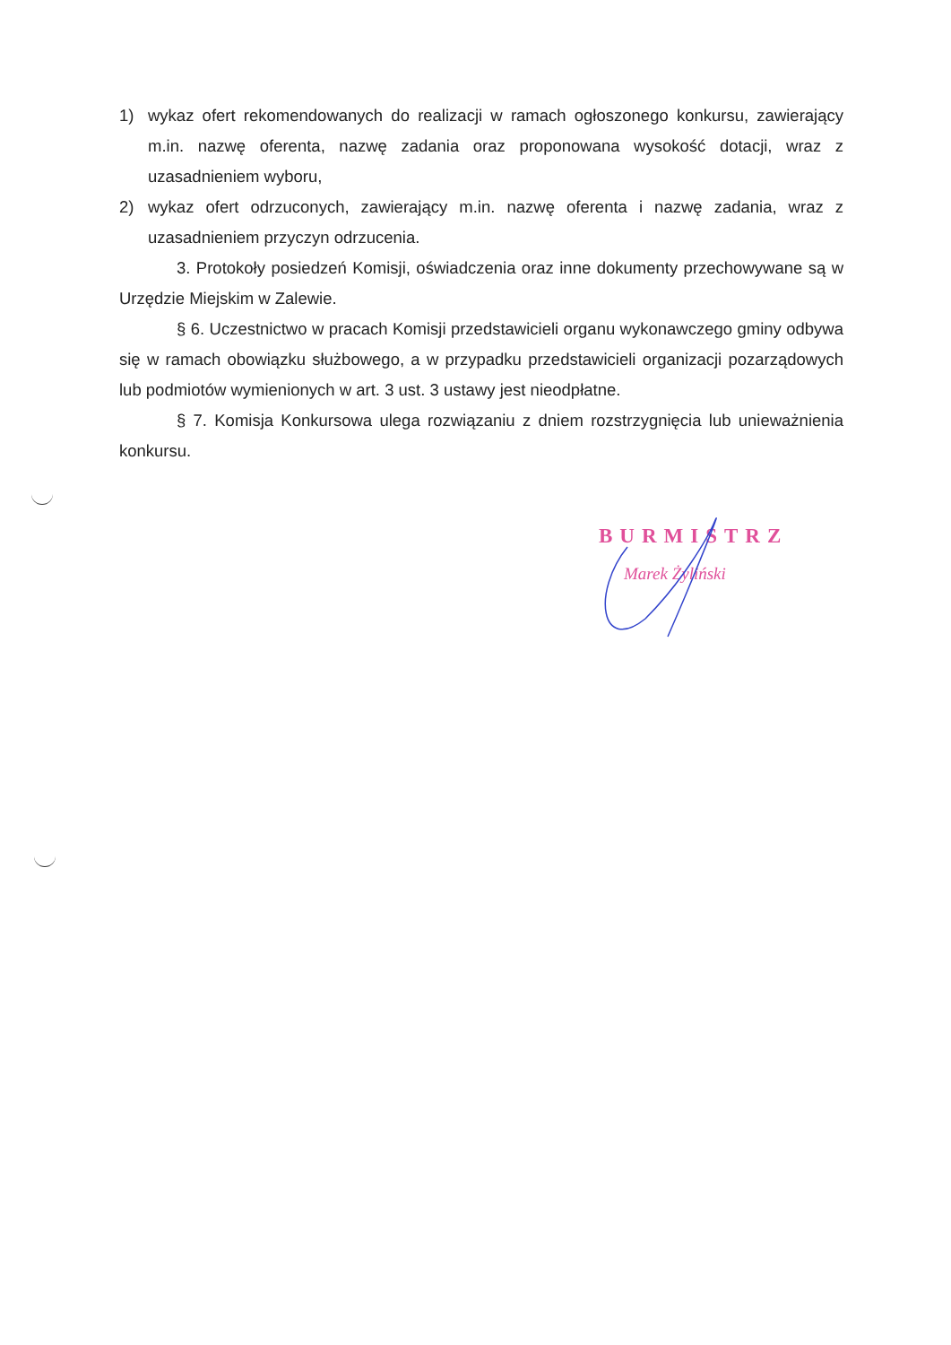1) wykaz ofert rekomendowanych do realizacji w ramach ogłoszonego konkursu, zawierający m.in. nazwę oferenta, nazwę zadania oraz proponowana wysokość dotacji, wraz z uzasadnieniem wyboru,
2) wykaz ofert odrzuconych, zawierający m.in. nazwę oferenta i nazwę zadania, wraz z uzasadnieniem przyczyn odrzucenia.
3. Protokoły posiedzeń Komisji, oświadczenia oraz inne dokumenty przechowywane są w Urzędzie Miejskim w Zalewie.
§ 6. Uczestnictwo w pracach Komisji przedstawicieli organu wykonawczego gminy odbywa się w ramach obowiązku służbowego, a w przypadku przedstawicieli organizacji pozarządowych lub podmiotów wymienionych w art. 3 ust. 3 ustawy jest nieodpłatne.
§ 7. Komisja Konkursowa ulega rozwiązaniu z dniem rozstrzygnięcia lub unieważnienia konkursu.
BURMISTRZ
Marek Żyliński